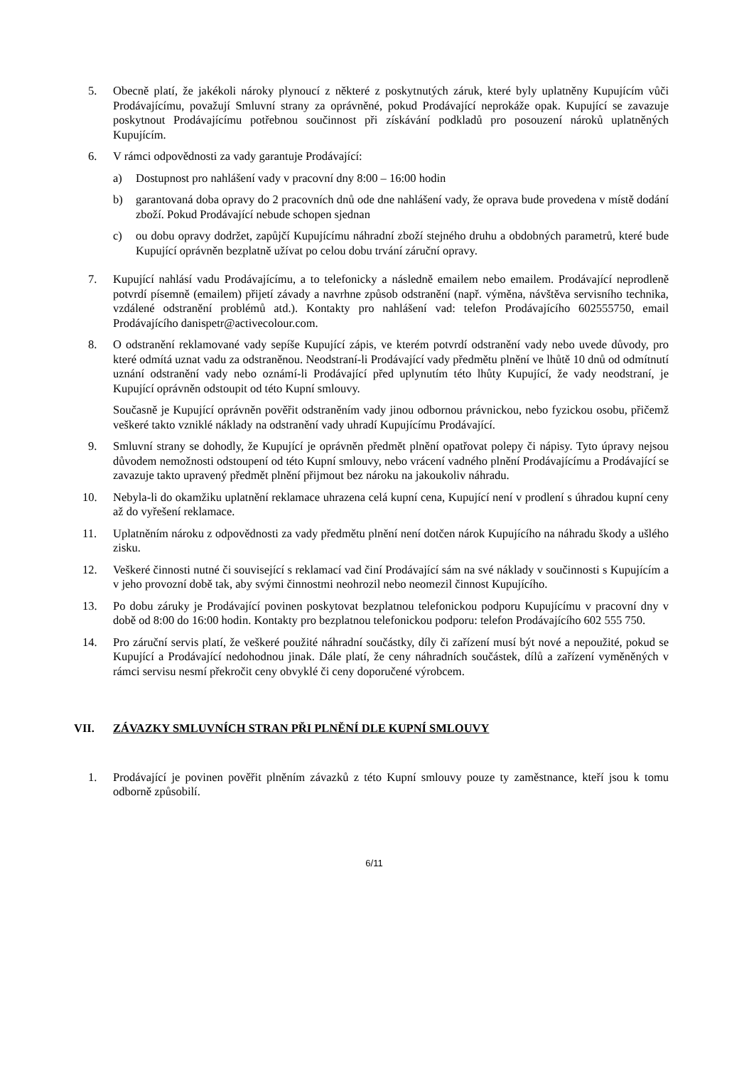5. Obecně platí, že jakékoli nároky plynoucí z některé z poskytnutých záruk, které byly uplatněny Kupujícím vůči Prodávajícímu, považují Smluvní strany za oprávněné, pokud Prodávající neprokáže opak. Kupující se zavazuje poskytnout Prodávajícímu potřebnou součinnost při získávání podkladů pro posouzení nároků uplatněných Kupujícím.
6. V rámci odpovědnosti za vady garantuje Prodávající:
a) Dostupnost pro nahlášení vady v pracovní dny 8:00 – 16:00 hodin
b) garantovaná doba opravy do 2 pracovních dnů ode dne nahlášení vady, že oprava bude provedena v místě dodání zboží. Pokud Prodávající nebude schopen sjednan
c) ou dobu opravy dodržet, zapůjčí Kupujícímu náhradní zboží stejného druhu a obdobných parametrů, které bude Kupující oprávněn bezplatně užívat po celou dobu trvání záruční opravy.
7. Kupující nahlásí vadu Prodávajícímu, a to telefonicky a následně emailem nebo emailem. Prodávající neprodleně potvrdí písemně (emailem) přijetí závady a navrhne způsob odstranění (např. výměna, návštěva servisního technika, vzdálené odstranění problémů atd.). Kontakty pro nahlášení vad: telefon Prodávajícího 602555750, email Prodávajícího danispetr@activecolour.com.
8. O odstranění reklamované vady sepíše Kupující zápis, ve kterém potvrdí odstranění vady nebo uvede důvody, pro které odmítá uznat vadu za odstraněnou. Neodstraní-li Prodávající vady předmětu plnění ve lhůtě 10 dnů od odmítnutí uznání odstranění vady nebo oznámí-li Prodávající před uplynutím této lhůty Kupující, že vady neodstraní, je Kupující oprávněn odstoupit od této Kupní smlouvy.
Současně je Kupující oprávněn pověřit odstraněním vady jinou odbornou právnickou, nebo fyzickou osobu, přičemž veškeré takto vzniklé náklady na odstranění vady uhradí Kupujícímu Prodávající.
9. Smluvní strany se dohodly, že Kupující je oprávněn předmět plnění opatřovat polepy či nápisy. Tyto úpravy nejsou důvodem nemožnosti odstoupení od této Kupní smlouvy, nebo vrácení vadného plnění Prodávajícímu a Prodávající se zavazuje takto upravený předmět plnění přijmout bez nároku na jakoukoliv náhradu.
10. Nebyla-li do okamžiku uplatnění reklamace uhrazena celá kupní cena, Kupující není v prodlení s úhradou kupní ceny až do vyřešení reklamace.
11. Uplatněním nároku z odpovědnosti za vady předmětu plnění není dotčen nárok Kupujícího na náhradu škody a ušlého zisku.
12. Veškeré činnosti nutné či související s reklamací vad činí Prodávající sám na své náklady v součinnosti s Kupujícím a v jeho provozní době tak, aby svými činnostmi neohrozil nebo neomezil činnost Kupujícího.
13. Po dobu záruky je Prodávající povinen poskytovat bezplatnou telefonickou podporu Kupujícímu v pracovní dny v době od 8:00 do 16:00 hodin. Kontakty pro bezplatnou telefonickou podporu: telefon Prodávajícího 602 555 750.
14. Pro záruční servis platí, že veškeré použité náhradní součástky, díly či zařízení musí být nové a nepoužité, pokud se Kupující a Prodávající nedohodnou jinak. Dále platí, že ceny náhradních součástek, dílů a zařízení vyměněných v rámci servisu nesmí překročit ceny obvyklé či ceny doporučené výrobcem.
VII. ZÁVAZKY SMLUVNÍCH STRAN PŘI PLNĚNÍ DLE KUPNÍ SMLOUVY
1. Prodávající je povinen pověřit plněním závazků z této Kupní smlouvy pouze ty zaměstnance, kteří jsou k tomu odborně způsobilí.
6/11